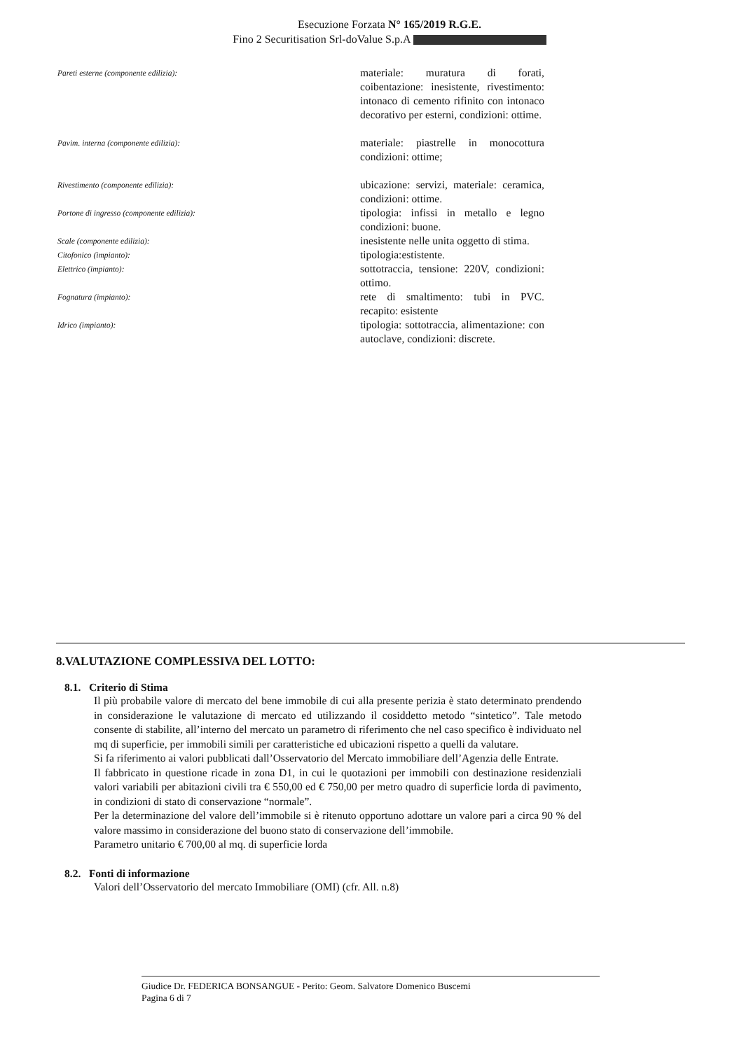Esecuzione Forzata N° 165/2019 R.G.E.
Fino 2 Securitisation Srl-doValue S.p.A
Pareti esterne (componente edilizia):
materiale: muratura di forati, coibentazione: inesistente, rivestimento: intonaco di cemento rifinito con intonaco decorativo per esterni, condizioni: ottime.
Pavim. interna (componente edilizia):
materiale: piastrelle in monocottura condizioni: ottime;
Rivestimento (componente edilizia):
ubicazione: servizi, materiale: ceramica, condizioni: ottime.
Portone di ingresso (componente edilizia):
tipologia: infissi in metallo e legno condizioni: buone.
Scale (componente edilizia):
inesistente nelle unita oggetto di stima.
Citofonico (impianto):
tipologia:estistente.
Elettrico (impianto):
sottotraccia, tensione: 220V, condizioni: ottimo.
Fognatura (impianto):
rete di smaltimento: tubi in PVC. recapito: esistente
Idrico (impianto):
tipologia: sottotraccia, alimentazione: con autoclave, condizioni: discrete.
8.VALUTAZIONE COMPLESSIVA DEL LOTTO:
8.1. Criterio di Stima
Il più probabile valore di mercato del bene immobile di cui alla presente perizia è stato determinato prendendo in considerazione le valutazione di mercato ed utilizzando il cosiddetto metodo “sintetico”. Tale metodo consente di stabilite, all’interno del mercato un parametro di riferimento che nel caso specifico è individuato nel mq di superficie, per immobili simili per caratteristiche ed ubicazioni rispetto a quelli da valutare.
Si fa riferimento ai valori pubblicati dall’Osservatorio del Mercato immobiliare dell’Agenzia delle Entrate.
Il fabbricato in questione ricade in zona D1, in cui le quotazioni per immobili con destinazione residenziali valori variabili per abitazioni civili tra € 550,00 ed € 750,00 per metro quadro di superficie lorda di pavimento, in condizioni di stato di conservazione “normale”.
Per la determinazione del valore dell’immobile si è ritenuto opportuno adottare un valore pari a circa 90 % del valore massimo in considerazione del buono stato di conservazione dell’immobile.
Parametro unitario € 700,00 al mq. di superficie lorda
8.2. Fonti di informazione
Valori dell’Osservatorio del mercato Immobiliare (OMI) (cfr. All. n.8)
Giudice Dr. FEDERICA BONSANGUE - Perito: Geom. Salvatore Domenico Buscemi
Pagina 6 di 7